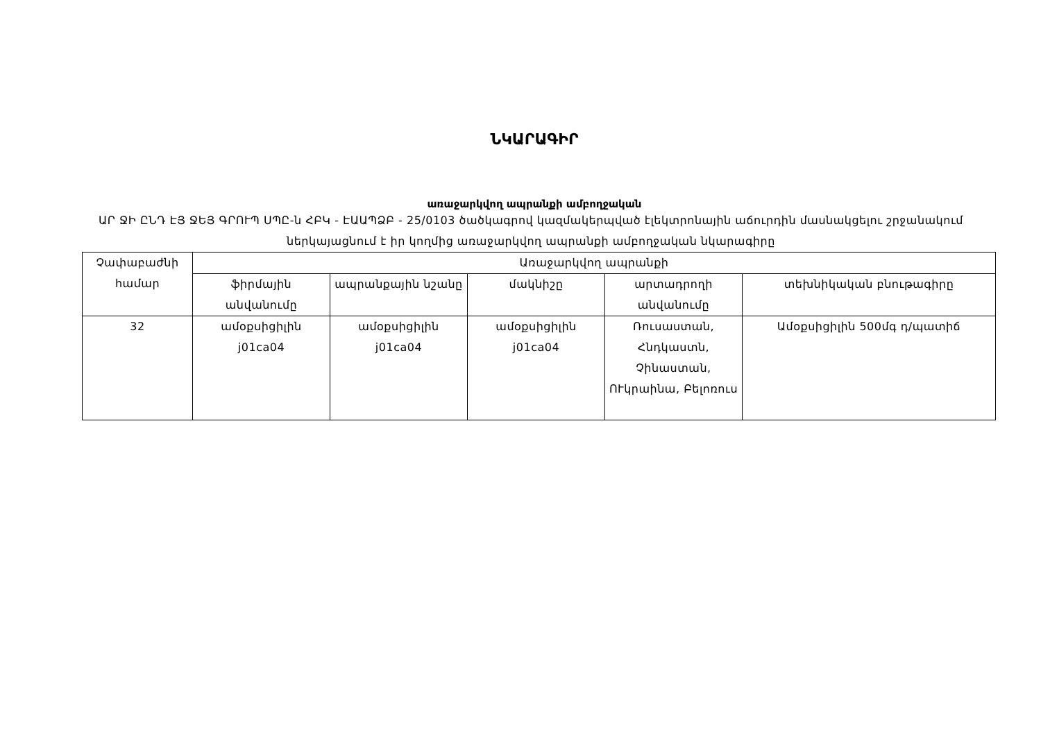ՆԿԱՐԱԳԻՐ
առաջարկվող ապրանքի ամբողջական
ԱՐ ՋԻ ԸՆԴ ԷՅ ՋԵՅ ԳՐՈՒՊ ՍՊԸ-ն ՀԲԿ - ԷԱԱՊՁԲ - 25/0103 ծածկագրով կազմակերպված էլեկտրոնային աճուրդին մասնակցելու շրջանակում ներկայացնում է իր կողմից առաջարկվող ապրանքի ամբողջական նկարագիրը
| Չափաբաժնի համար | Առաջարկվող ապրանքի | | | | |
| --- | --- | --- | --- | --- | --- |
| | ֆիրմային անվանումը | ապրանքային նշանը | մակնիշը | արտադրողի անվանումը | տեխնիկական բնութագիրը |
| 32 | ամօքսիցիլին j01ca04 | ամօքսիցիլին j01ca04 | ամօքսիցիլին j01ca04 | Ռուսաստան, Հնդկաստն, Չինաստան, ՈՒկրաինա, Բելոռուս | Ամօքսիցիլին 500մգ դ/պատիճ |